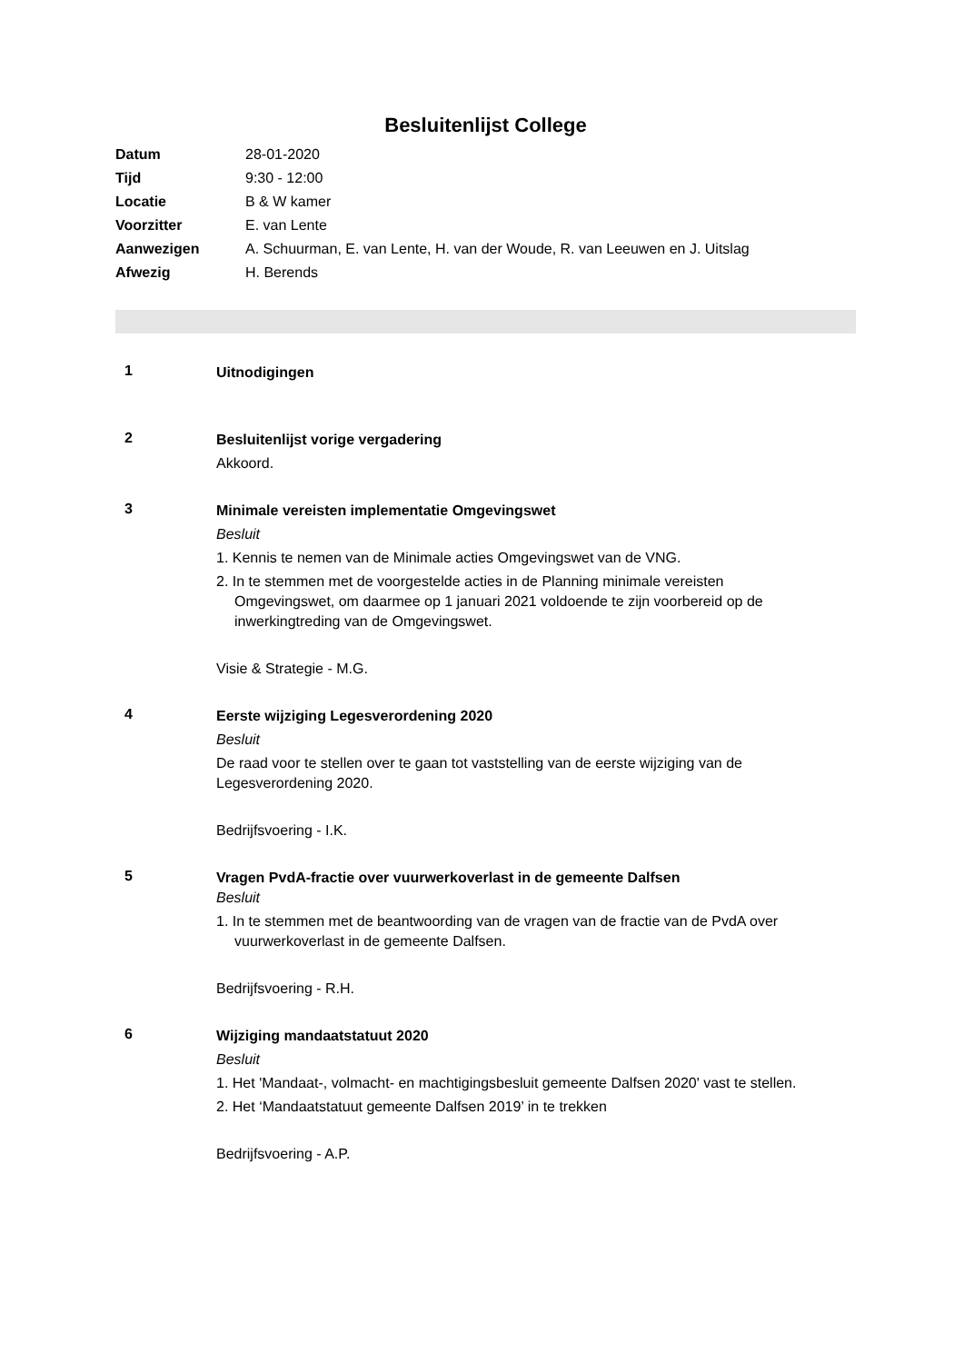Besluitenlijst College
| Datum | 28-01-2020 |
| Tijd | 9:30 - 12:00 |
| Locatie | B & W kamer |
| Voorzitter | E. van Lente |
| Aanwezigen | A. Schuurman, E. van Lente, H. van der Woude, R. van Leeuwen en J. Uitslag |
| Afwezig | H. Berends |
1
Uitnodigingen
2
Besluitenlijst vorige vergadering
Akkoord.
3
Minimale vereisten implementatie Omgevingswet
Besluit
1. Kennis te nemen van de Minimale acties Omgevingswet van de VNG.
2. In te stemmen met de voorgestelde acties in de Planning minimale vereisten Omgevingswet, om daarmee op 1 januari 2021 voldoende te zijn voorbereid op de inwerkingtreding van de Omgevingswet.
Visie & Strategie - M.G.
4
Eerste wijziging Legesverordening 2020
Besluit
De raad voor te stellen over te gaan tot vaststelling van de eerste wijziging van de Legesverordening 2020.
Bedrijfsvoering - I.K.
5
Vragen PvdA-fractie over vuurwerkoverlast in de gemeente Dalfsen
Besluit
1. In te stemmen met de beantwoording van de vragen van de fractie van de PvdA over vuurwerkoverlast in de gemeente Dalfsen.
Bedrijfsvoering - R.H.
6
Wijziging mandaatstatuut 2020
Besluit
1. Het 'Mandaat-, volmacht- en machtigingsbesluit gemeente Dalfsen 2020' vast te stellen.
2. Het ‘Mandaatstatuut gemeente Dalfsen 2019’ in te trekken
Bedrijfsvoering - A.P.